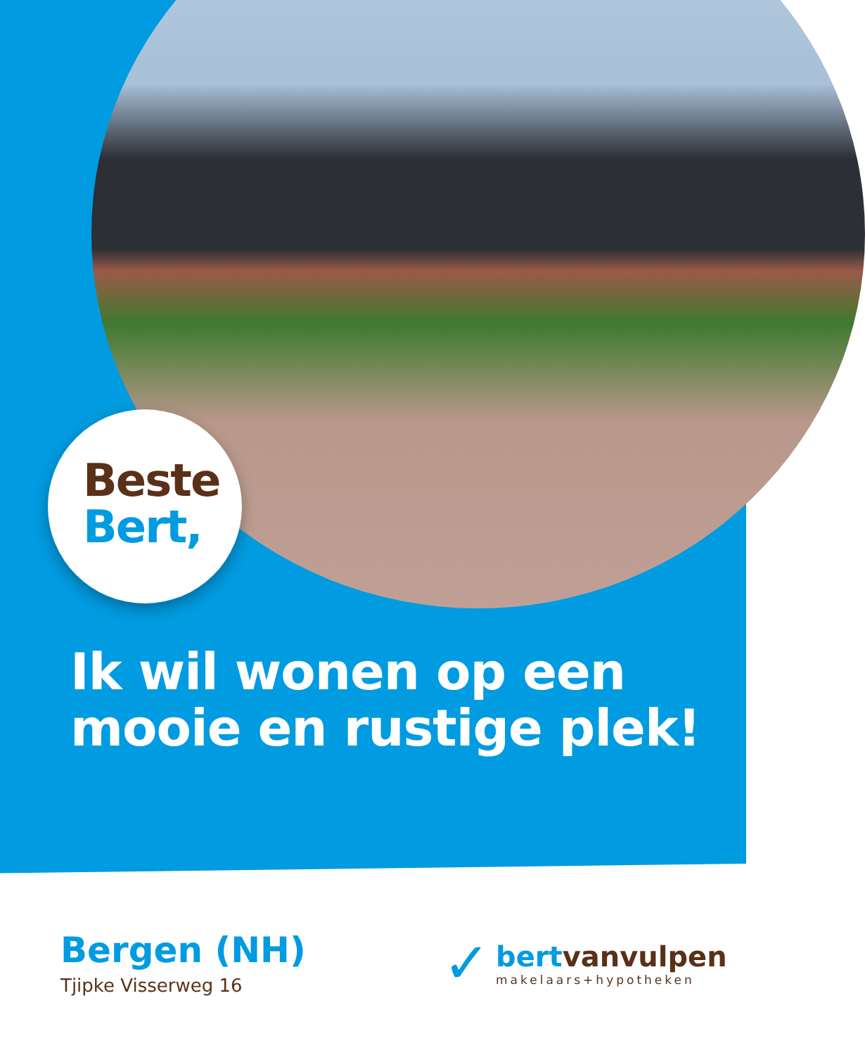Beste
Bert,
Ik wil wonen op een
mooie en rustige plek!
Bergen (NH)
Tjipke Visserweg 16
✓
bertvanvulpen
makelaars+hypotheken